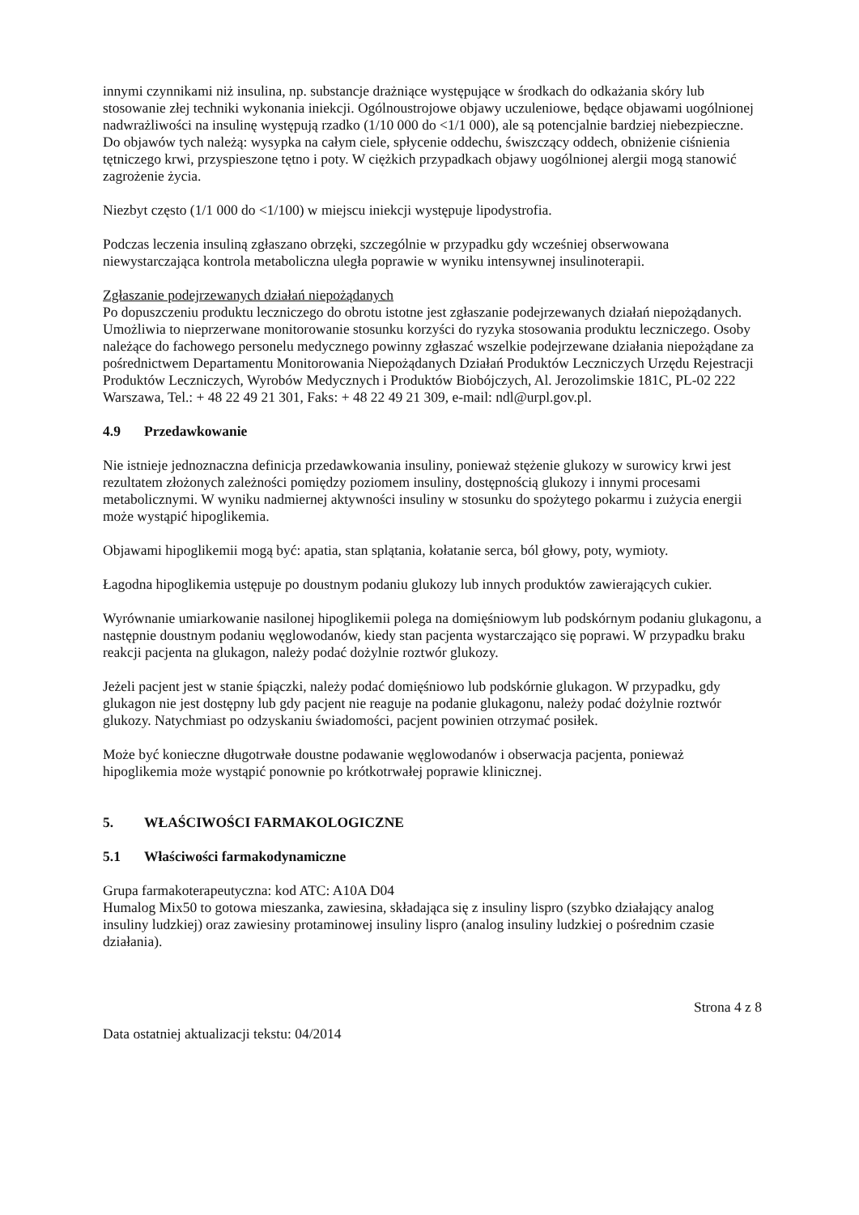innymi czynnikami niż insulina, np. substancje drażniące występujące w środkach do odkażania skóry lub stosowanie złej techniki wykonania iniekcji. Ogólnoustrojowe objawy uczuleniowe, będące objawami uogólnionej nadwrażliwości na insulinę występują rzadko (1/10 000 do <1/1 000), ale są potencjalnie bardziej niebezpieczne. Do objawów tych należą: wysypka na całym ciele, spłycenie oddechu, świszczący oddech, obniżenie ciśnienia tętniczego krwi, przyspieszone tętno i poty. W ciężkich przypadkach objawy uogólnionej alergii mogą stanowić zagrożenie życia.
Niezbyt często (1/1 000 do <1/100) w miejscu iniekcji występuje lipodystrofia.
Podczas leczenia insuliną zgłaszano obrzęki, szczególnie w przypadku gdy wcześniej obserwowana niewystarczająca kontrola metaboliczna uległa poprawie w wyniku intensywnej insulinoterapii.
Zgłaszanie podejrzewanych działań niepożądanych
Po dopuszczeniu produktu leczniczego do obrotu istotne jest zgłaszanie podejrzewanych działań niepożądanych. Umożliwia to nieprzerwane monitorowanie stosunku korzyści do ryzyka stosowania produktu leczniczego. Osoby należące do fachowego personelu medycznego powinny zgłaszać wszelkie podejrzewane działania niepożądane za pośrednictwem Departamentu Monitorowania Niepożądanych Działań Produktów Leczniczych Urzędu Rejestracji Produktów Leczniczych, Wyrobów Medycznych i Produktów Biobójczych, Al. Jerozolimskie 181C, PL-02 222 Warszawa, Tel.: + 48 22 49 21 301, Faks: + 48 22 49 21 309, e-mail: ndl@urpl.gov.pl.
4.9 Przedawkowanie
Nie istnieje jednoznaczna definicja przedawkowania insuliny, ponieważ stężenie glukozy w surowicy krwi jest rezultatem złożonych zależności pomiędzy poziomem insuliny, dostępnością glukozy i innymi procesami metabolicznymi. W wyniku nadmiernej aktywności insuliny w stosunku do spożytego pokarmu i zużycia energii może wystąpić hipoglikemia.
Objawami hipoglikemii mogą być: apatia, stan splątania, kołatanie serca, ból głowy, poty, wymioty.
Łagodna hipoglikemia ustępuje po doustnym podaniu glukozy lub innych produktów zawierających cukier.
Wyrównanie umiarkowanie nasilonej hipoglikemii polega na domięśniowym lub podskórnym podaniu glukagonu, a następnie doustnym podaniu węglowodanów, kiedy stan pacjenta wystarczająco się poprawi. W przypadku braku reakcji pacjenta na glukagon, należy podać dożylnie roztwór glukozy.
Jeżeli pacjent jest w stanie śpiączki, należy podać domięśniowo lub podskórnie glukagon. W przypadku, gdy glukagon nie jest dostępny lub gdy pacjent nie reaguje na podanie glukagonu, należy podać dożylnie roztwór glukozy. Natychmiast po odzyskaniu świadomości, pacjent powinien otrzymać posiłek.
Może być konieczne długotrwałe doustne podawanie węglowodanów i obserwacja pacjenta, ponieważ hipoglikemia może wystąpić ponownie po krótkotrwałej poprawie klinicznej.
5. WŁAŚCIWOŚCI FARMAKOLOGICZNE
5.1 Właściwości farmakodynamiczne
Grupa farmakoterapeutyczna: kod ATC: A10A D04
Humalog Mix50 to gotowa mieszanka, zawiesina, składająca się z insuliny lispro (szybko działający analog insuliny ludzkiej) oraz zawiesiny protaminowej insuliny lispro (analog insuliny ludzkiej o pośrednim czasie działania).
Strona 4 z 8
Data ostatniej aktualizacji tekstu: 04/2014